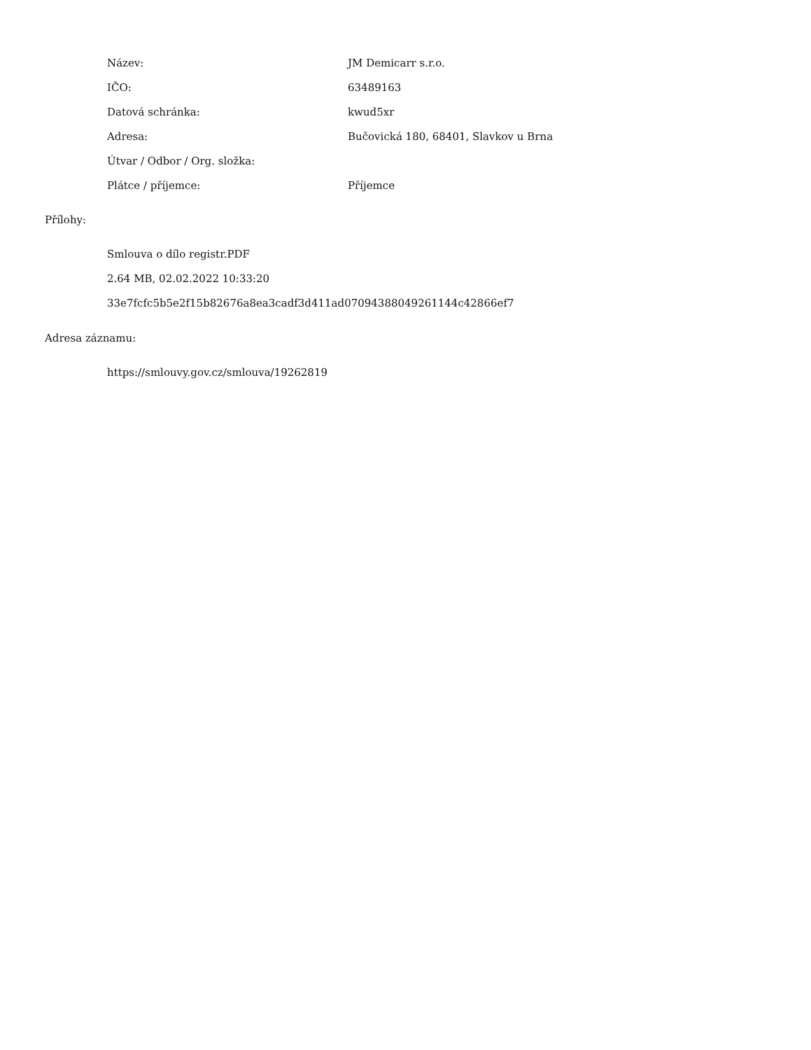| Název: | JM Demicarr s.r.o. |
| IČO: | 63489163 |
| Datová schránka: | kwud5xr |
| Adresa: | Bučovická 180, 68401, Slavkov u Brna |
| Útvar / Odbor / Org. složka: | |
| Plátce / příjemce: | Příjemce |
Přílohy:
Smlouva o dílo registr.PDF
2.64 MB, 02.02.2022 10:33:20
33e7fcfc5b5e2f15b82676a8ea3cadf3d411ad07094388049261144c42866ef7
Adresa záznamu:
https://smlouvy.gov.cz/smlouva/19262819